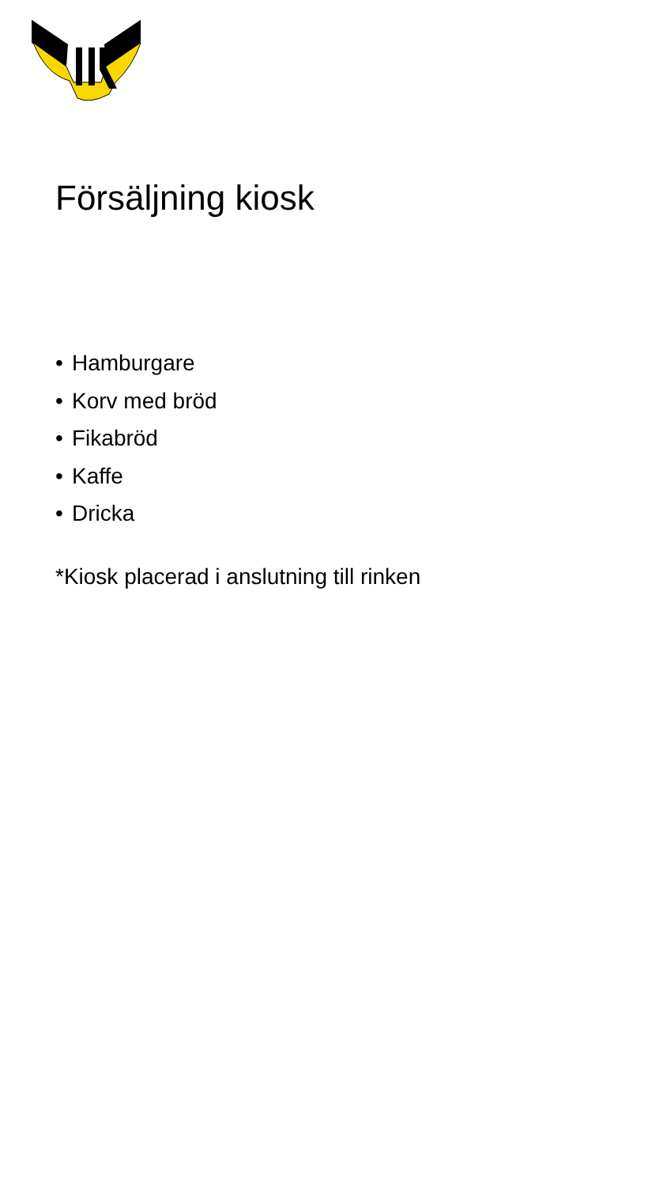Försäljning kiosk
• Hamburgare
• Korv med bröd
• Fikabröd
• Kaffe
• Dricka
*Kiosk placerad i anslutning till rinken